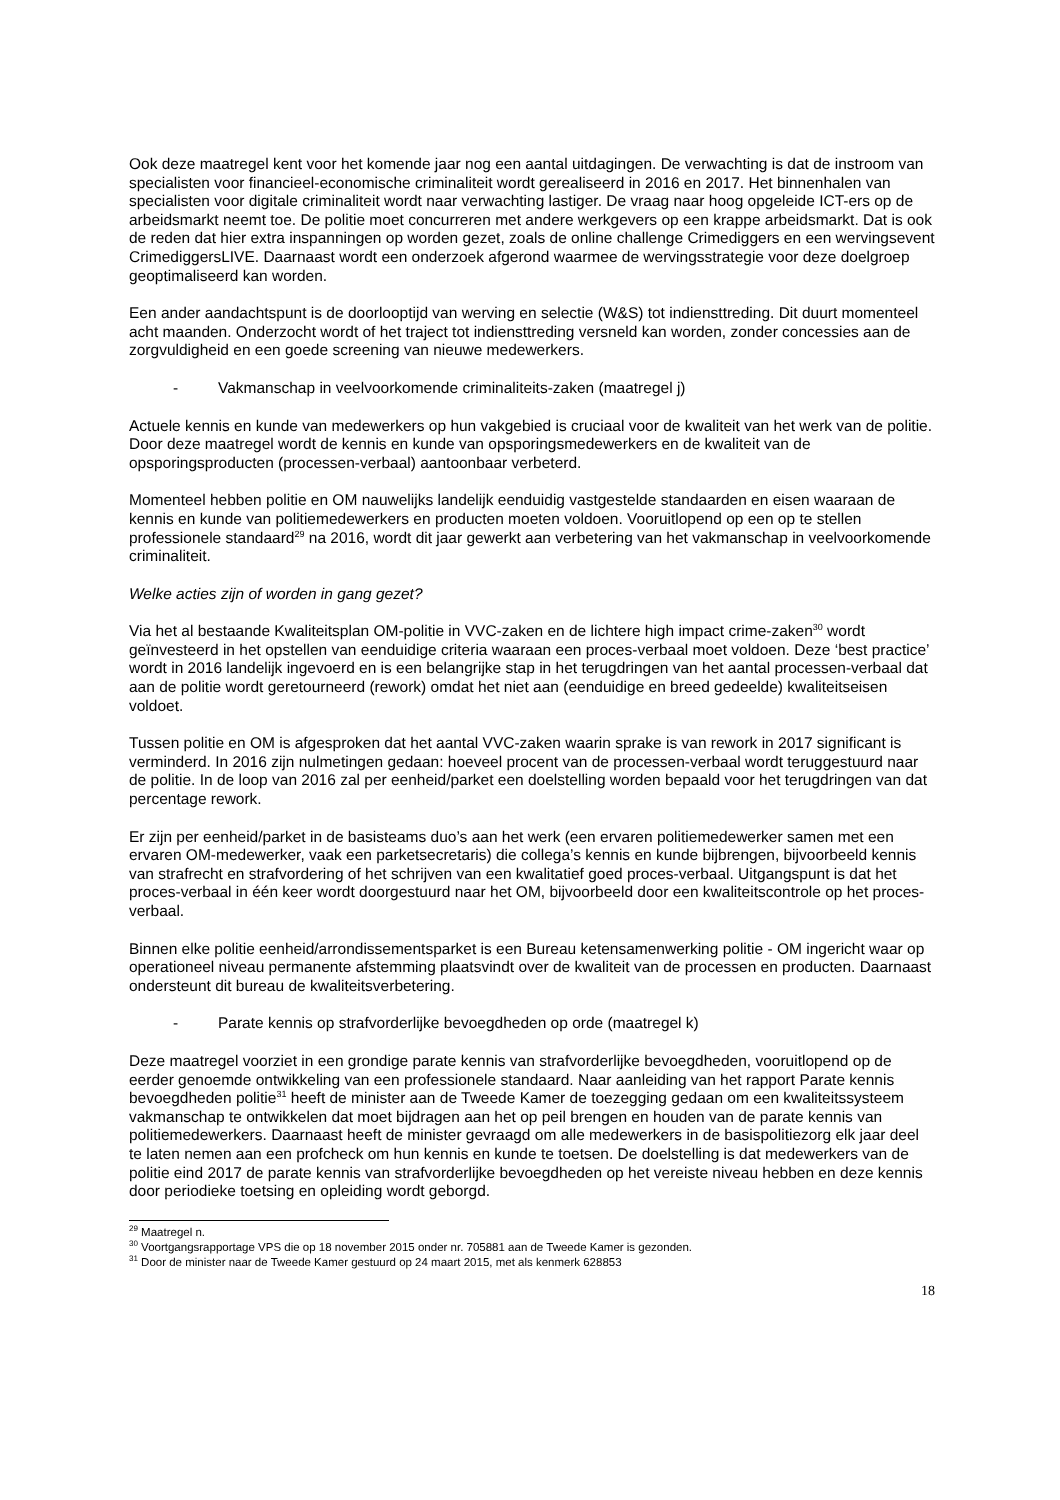Ook deze maatregel kent voor het komende jaar nog een aantal uitdagingen. De verwachting is dat de instroom van specialisten voor financieel-economische criminaliteit wordt gerealiseerd in 2016 en 2017. Het binnenhalen van specialisten voor digitale criminaliteit wordt naar verwachting lastiger. De vraag naar hoog opgeleide ICT-ers op de arbeidsmarkt neemt toe. De politie moet concurreren met andere werkgevers op een krappe arbeidsmarkt. Dat is ook de reden dat hier extra inspanningen op worden gezet, zoals de online challenge Crimediggers en een wervingsevent CrimediggersLIVE. Daarnaast wordt een onderzoek afgerond waarmee de wervingsstrategie voor deze doelgroep geoptimaliseerd kan worden.
Een ander aandachtspunt is de doorlooptijd van werving en selectie (W&S) tot indiensttreding. Dit duurt momenteel acht maanden. Onderzocht wordt of het traject tot indiensttreding versneld kan worden, zonder concessies aan de zorgvuldigheid en een goede screening van nieuwe medewerkers.
- Vakmanschap in veelvoorkomende criminaliteits-zaken (maatregel j)
Actuele kennis en kunde van medewerkers op hun vakgebied is cruciaal voor de kwaliteit van het werk van de politie. Door deze maatregel wordt de kennis en kunde van opsporingsmedewerkers en de kwaliteit van de opsporingsproducten (processen-verbaal) aantoonbaar verbeterd.
Momenteel hebben politie en OM nauwelijks landelijk eenduidig vastgestelde standaarden en eisen waaraan de kennis en kunde van politiemedewerkers en producten moeten voldoen. Vooruitlopend op een op te stellen professionele standaard<sup>29</sup> na 2016, wordt dit jaar gewerkt aan verbetering van het vakmanschap in veelvoorkomende criminaliteit.
Welke acties zijn of worden in gang gezet?
Via het al bestaande Kwaliteitsplan OM-politie in VVC-zaken en de lichtere high impact crime-zaken<sup>30</sup> wordt geïnvesteerd in het opstellen van eenduidige criteria waaraan een proces-verbaal moet voldoen. Deze ‘best practice’ wordt in 2016 landelijk ingevoerd en is een belangrijke stap in het terugdringen van het aantal processen-verbaal dat aan de politie wordt geretourneerd (rework) omdat het niet aan (eenduidige en breed gedeelde) kwaliteitseisen voldoet.
Tussen politie en OM is afgesproken dat het aantal VVC-zaken waarin sprake is van rework in 2017 significant is verminderd. In 2016 zijn nulmetingen gedaan: hoeveel procent van de processen-verbaal wordt teruggestuurd naar de politie. In de loop van 2016 zal per eenheid/parket een doelstelling worden bepaald voor het terugdringen van dat percentage rework.
Er zijn per eenheid/parket in de basisteams duo’s aan het werk (een ervaren politiemedewerker samen met een ervaren OM-medewerker, vaak een parketsecretaris) die collega’s kennis en kunde bijbrengen, bijvoorbeeld kennis van strafrecht en strafvordering of het schrijven van een kwalitatief goed proces-verbaal. Uitgangspunt is dat het proces-verbaal in één keer wordt doorgestuurd naar het OM, bijvoorbeeld door een kwaliteitscontrole op het proces-verbaal.
Binnen elke politie eenheid/arrondissementsparket is een Bureau ketensamenwerking politie - OM ingericht waar op operationeel niveau permanente afstemming plaatsvindt over de kwaliteit van de processen en producten. Daarnaast ondersteunt dit bureau de kwaliteitsverbetering.
- Parate kennis op strafvorderlijke bevoegdheden op orde (maatregel k)
Deze maatregel voorziet in een grondige parate kennis van strafvorderlijke bevoegdheden, vooruitlopend op de eerder genoemde ontwikkeling van een professionele standaard. Naar aanleiding van het rapport Parate kennis bevoegdheden politie<sup>31</sup> heeft de minister aan de Tweede Kamer de toezegging gedaan om een kwaliteitssysteem vakmanschap te ontwikkelen dat moet bijdragen aan het op peil brengen en houden van de parate kennis van politiemedewerkers. Daarnaast heeft de minister gevraagd om alle medewerkers in de basispolitiezorg elk jaar deel te laten nemen aan een profcheck om hun kennis en kunde te toetsen. De doelstelling is dat medewerkers van de politie eind 2017 de parate kennis van strafvorderlijke bevoegdheden op het vereiste niveau hebben en deze kennis door periodieke toetsing en opleiding wordt geborgd.
<sup>29</sup> Maatregel n.
<sup>30</sup> Voortgangsrapportage VPS die op 18 november 2015 onder nr. 705881 aan de Tweede Kamer is gezonden.
<sup>31</sup> Door de minister naar de Tweede Kamer gestuurd op 24 maart 2015, met als kenmerk 628853
18